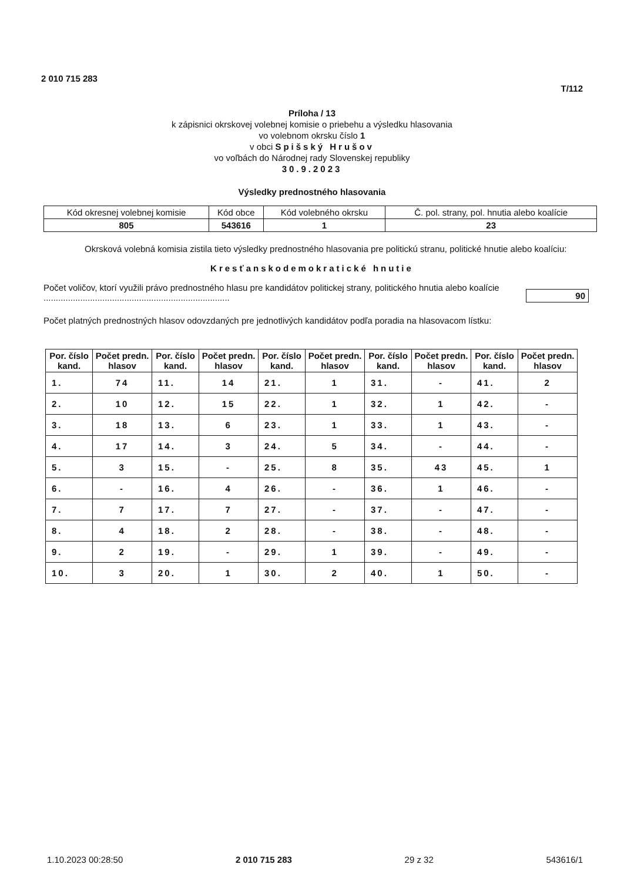2 010 715 283
T/112
Príloha / 13
k zápisnici okrskovej volebnej komisie o priebehu a výsledku hlasovania
vo volebnom okrsku číslo 1
v obci Spišský Hrušov
vo voľbách do Národnej rady Slovenskej republiky
30.9.2023
Výsledky prednostného hlasovania
| Kód okresnej volebnej komisie | Kód obce | Kód volebného okrsku | Č. pol. strany, pol. hnutia alebo koalície |
| 805 | 543616 | 1 | 23 |
Okrsková volebná komisia zistila tieto výsledky prednostného hlasovania pre politickú stranu, politické hnutie alebo koalíciu:
Kresťanskodemokratické hnutie
Počet voličov, ktorí využili právo prednostného hlasu pre kandidátov politickej strany, politického hnutia alebo koalície ............................................................................
90
Počet platných prednostných hlasov odovzdaných pre jednotlivých kandidátov podľa poradia na hlasovacom lístku:
| Por. číslo kand. | Počet predn. hlasov | Por. číslo kand. | Počet predn. hlasov | Por. číslo kand. | Počet predn. hlasov | Por. číslo kand. | Počet predn. hlasov | Por. číslo kand. | Počet predn. hlasov |
| --- | --- | --- | --- | --- | --- | --- | --- | --- | --- |
| 1. | 74 | 11. | 14 | 21. | 1 | 31. | - | 41. | 2 |
| 2. | 10 | 12. | 15 | 22. | 1 | 32. | 1 | 42. | - |
| 3. | 18 | 13. | 6 | 23. | 1 | 33. | 1 | 43. | - |
| 4. | 17 | 14. | 3 | 24. | 5 | 34. | - | 44. | - |
| 5. | 3 | 15. | - | 25. | 8 | 35. | 43 | 45. | 1 |
| 6. | - | 16. | 4 | 26. | - | 36. | 1 | 46. | - |
| 7. | 7 | 17. | 7 | 27. | - | 37. | - | 47. | - |
| 8. | 4 | 18. | 2 | 28. | - | 38. | - | 48. | - |
| 9. | 2 | 19. | - | 29. | 1 | 39. | - | 49. | - |
| 10. | 3 | 20. | 1 | 30. | 2 | 40. | 1 | 50. | - |
1.10.2023 00:28:50 2 010 715 283 29 z 32 543616/1